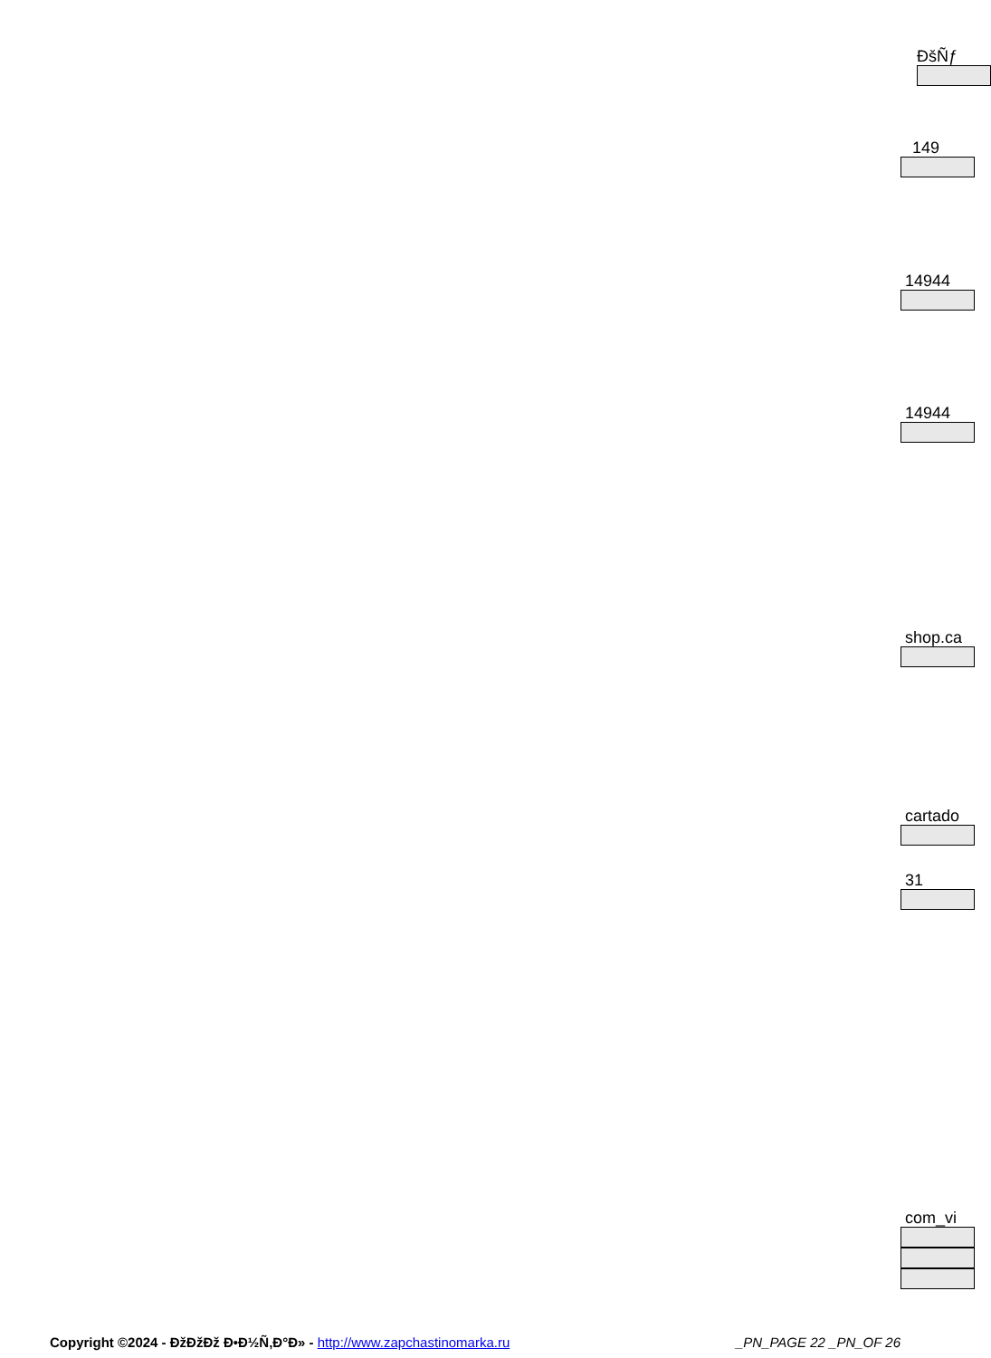ÐšÑƒ
149
14944
14944
shop.ca
cartado
31
com_vi
Copyright ©2024 - ÐžÐžÐž Ð•Ð½Ñ‚Ð°Ð» - http://www.zapchastinomarka.ru _PN_PAGE 22 _PN_OF 26